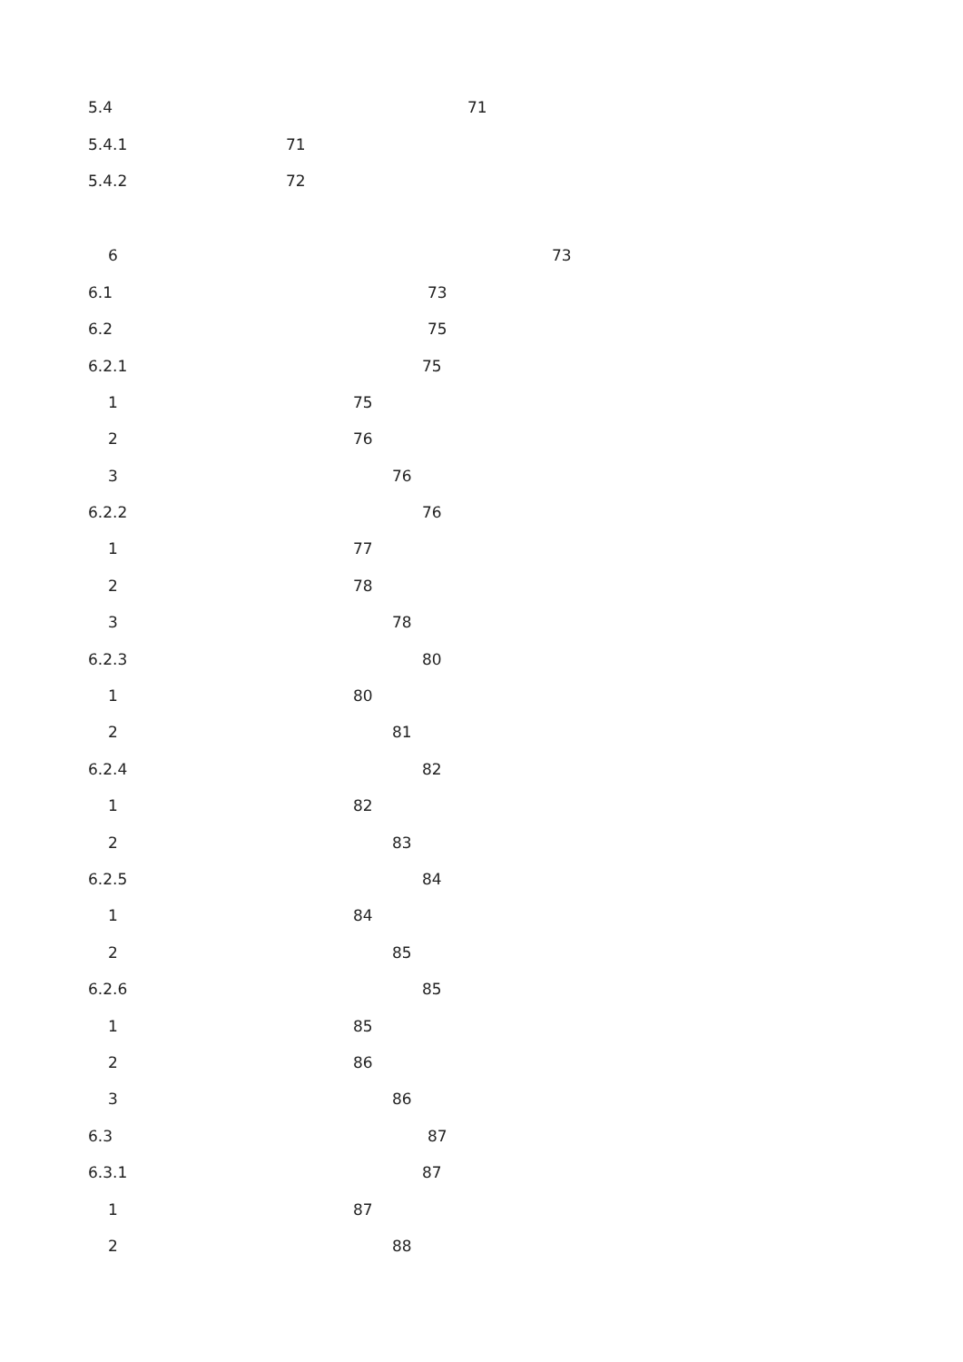5.4 71
5.4.1 71
5.4.2 72
6 73
6.1 73
6.2 75
6.2.1 75
1 75
2 76
3 76
6.2.2 76
1 77
2 78
3 78
6.2.3 80
1 80
2 81
6.2.4 82
1 82
2 83
6.2.5 84
1 84
2 85
6.2.6 85
1 85
2 86
3 86
6.3 87
6.3.1 87
1 87
2 88